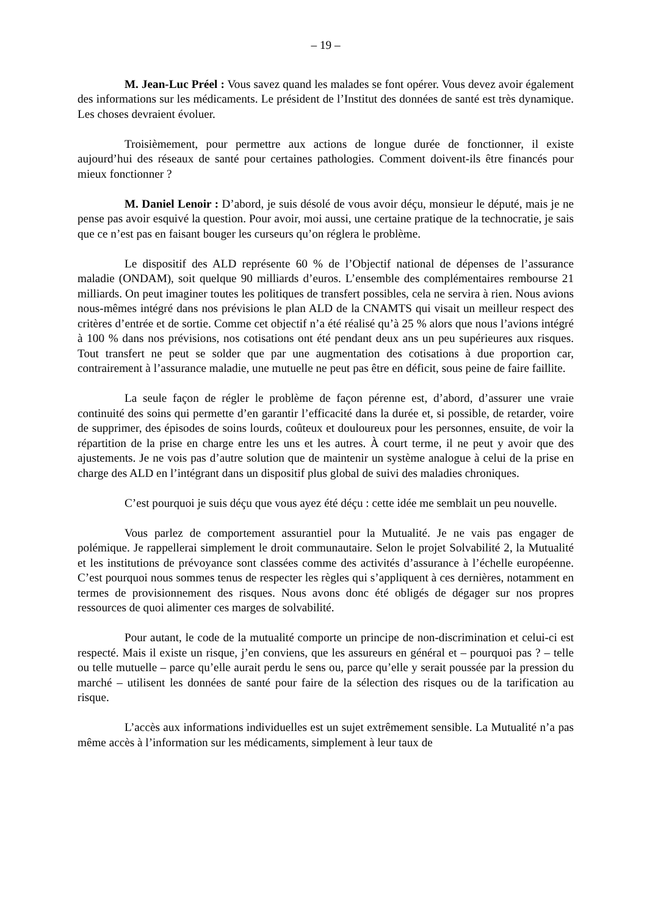– 19 –
M. Jean-Luc Préel : Vous savez quand les malades se font opérer. Vous devez avoir également des informations sur les médicaments. Le président de l’Institut des données de santé est très dynamique. Les choses devraient évoluer.
Troisièmement, pour permettre aux actions de longue durée de fonctionner, il existe aujourd’hui des réseaux de santé pour certaines pathologies. Comment doivent-ils être financés pour mieux fonctionner ?
M. Daniel Lenoir : D’abord, je suis désolé de vous avoir déçu, monsieur le député, mais je ne pense pas avoir esquivé la question. Pour avoir, moi aussi, une certaine pratique de la technocratie, je sais que ce n’est pas en faisant bouger les curseurs qu’on réglera le problème.
Le dispositif des ALD représente 60 % de l’Objectif national de dépenses de l’assurance maladie (ONDAM), soit quelque 90 milliards d’euros. L’ensemble des complémentaires rembourse 21 milliards. On peut imaginer toutes les politiques de transfert possibles, cela ne servira à rien. Nous avions nous-mêmes intégré dans nos prévisions le plan ALD de la CNAMTS qui visait un meilleur respect des critères d’entrée et de sortie. Comme cet objectif n’a été réalisé qu’à 25 % alors que nous l’avions intégré à 100 % dans nos prévisions, nos cotisations ont été pendant deux ans un peu supérieures aux risques. Tout transfert ne peut se solder que par une augmentation des cotisations à due proportion car, contrairement à l’assurance maladie, une mutuelle ne peut pas être en déficit, sous peine de faire faillite.
La seule façon de régler le problème de façon pérenne est, d’abord, d’assurer une vraie continuité des soins qui permette d’en garantir l’efficacité dans la durée et, si possible, de retarder, voire de supprimer, des épisodes de soins lourds, coûteux et douloureux pour les personnes, ensuite, de voir la répartition de la prise en charge entre les uns et les autres. À court terme, il ne peut y avoir que des ajustements. Je ne vois pas d’autre solution que de maintenir un système analogue à celui de la prise en charge des ALD en l’intégrant dans un dispositif plus global de suivi des maladies chroniques.
C’est pourquoi je suis déçu que vous ayez été déçu : cette idée me semblait un peu nouvelle.
Vous parlez de comportement assurantiel pour la Mutualité. Je ne vais pas engager de polémique. Je rappellerai simplement le droit communautaire. Selon le projet Solvabilité 2, la Mutualité et les institutions de prévoyance sont classées comme des activités d’assurance à l’échelle européenne. C’est pourquoi nous sommes tenus de respecter les règles qui s’appliquent à ces dernières, notamment en termes de provisionnement des risques. Nous avons donc été obligés de dégager sur nos propres ressources de quoi alimenter ces marges de solvabilité.
Pour autant, le code de la mutualité comporte un principe de non-discrimination et celui-ci est respecté. Mais il existe un risque, j’en conviens, que les assureurs en général et – pourquoi pas ? – telle ou telle mutuelle – parce qu’elle aurait perdu le sens ou, parce qu’elle y serait poussée par la pression du marché – utilisent les données de santé pour faire de la sélection des risques ou de la tarification au risque.
L’accès aux informations individuelles est un sujet extrêmement sensible. La Mutualité n’a pas même accès à l’information sur les médicaments, simplement à leur taux de